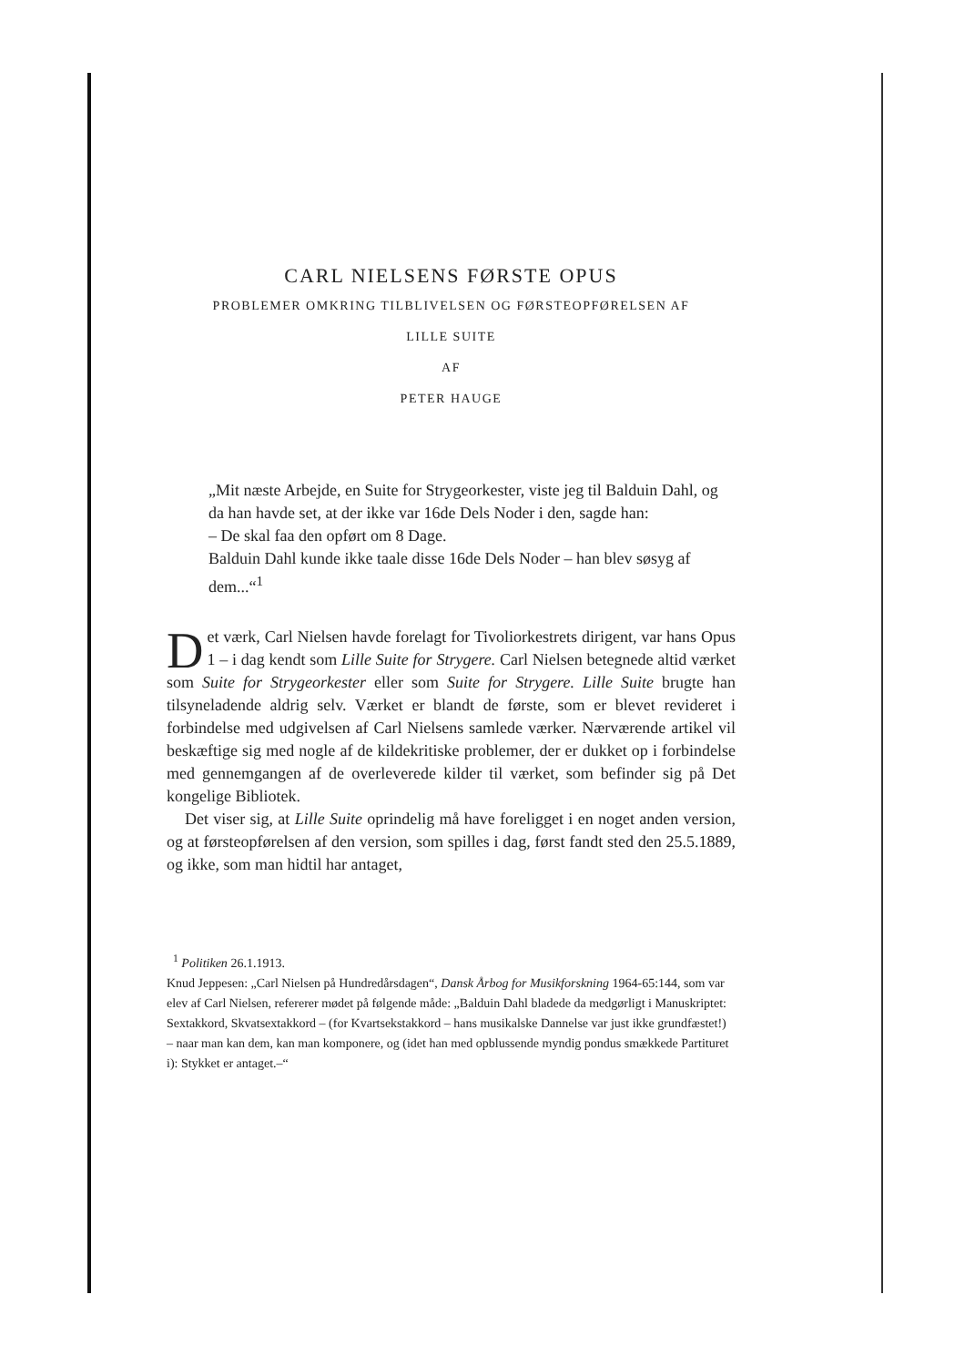CARL NIELSENS FØRSTE OPUS
PROBLEMER OMKRING TILBLIVELSEN OG FØRSTEOPFØRELSEN AF
LILLE SUITE
AF
PETER HAUGE
„Mit næste Arbejde, en Suite for Strygeorkester, viste jeg til Balduin Dahl, og da han havde set, at der ikke var 16de Dels Noder i den, sagde han:
– De skal faa den opført om 8 Dage.
Balduin Dahl kunde ikke taale disse 16de Dels Noder – han blev søsyg af dem...“<sup>1</sup>
Det værk, Carl Nielsen havde forelagt for Tivoliorkestrets dirigent, var hans Opus 1 – i dag kendt som Lille Suite for Strygere. Carl Nielsen betegnede altid værket som Suite for Strygeorkester eller som Suite for Strygere. Lille Suite brugte han tilsyneladende aldrig selv. Værket er blandt de første, som er blevet revideret i forbindelse med udgivelsen af Carl Nielsens samlede værker. Nærværende artikel vil beskæftige sig med nogle af de kildekritiske problemer, der er dukket op i forbindelse med gennemgangen af de overleverede kilder til værket, som befinder sig på Det kongelige Bibliotek.
Det viser sig, at Lille Suite oprindelig må have foreligget i en noget anden version, og at førsteopførelsen af den version, som spilles i dag, først fandt sted den 25.5.1889, og ikke, som man hidtil har antaget,
<sup>1</sup> Politiken 26.1.1913.
Knud Jeppesen: „Carl Nielsen på Hundredårsdagen“, Dansk Årbog for Musikforskning 1964-65:144, som var elev af Carl Nielsen, refererer mødet på følgende måde: „Balduin Dahl bladede da medgørligt i Manuskriptet: Sextakkord, Skvatsextakkord – (for Kvartsekstakkord – hans musikalske Dannelse var just ikke grundfæstet!) – naar man kan dem, kan man komponere, og (idet han med opblussende myndig pondus smækkede Partituret i): Stykket er antaget.–“